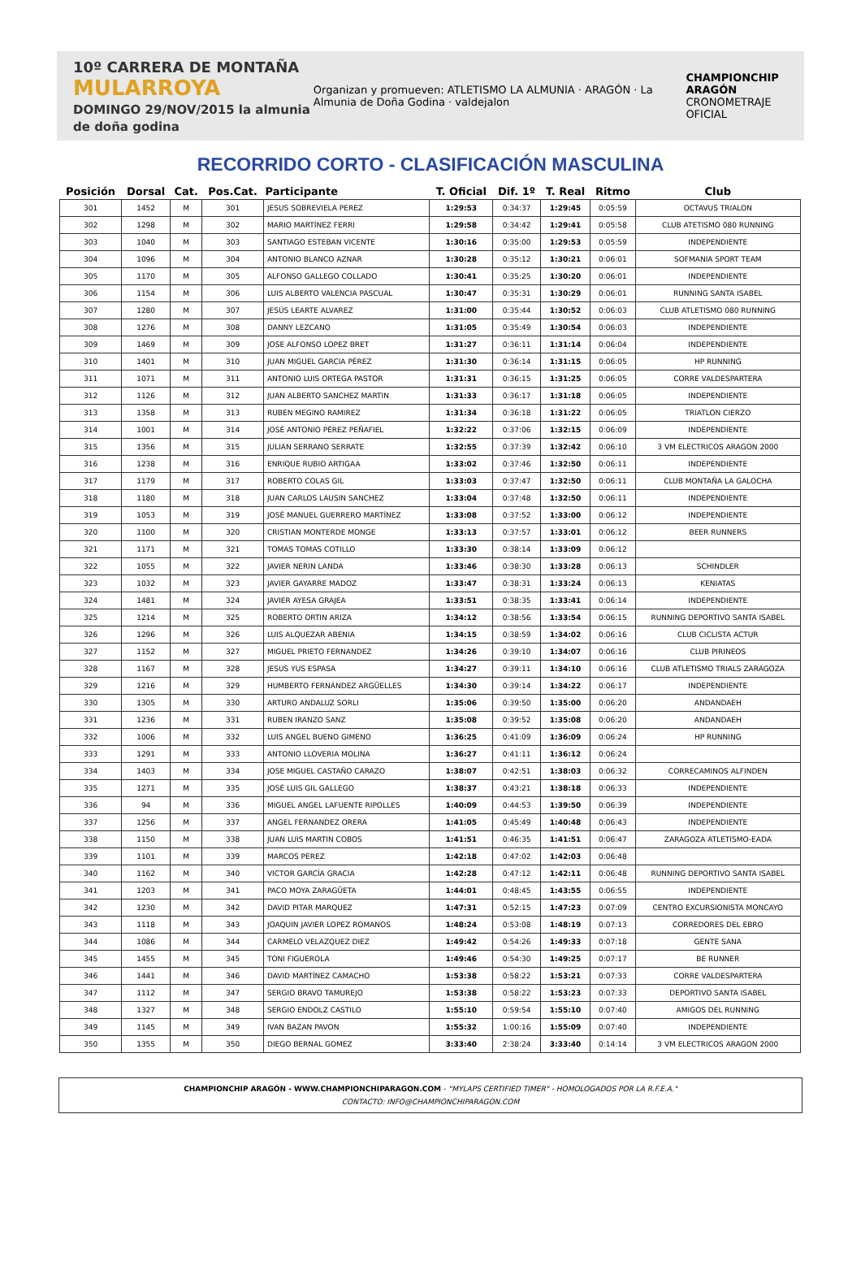10º CARRERA DE MONTAÑA
MULARROYA
DOMINGO 29/NOV/2015 la almunia de doña godina
Organizan y promueven: ATLETISMO LA ALMUNIA · ARAGÓN · La Almunia de Doña Godina · valdejalon
CHAMPIONCHIP ARAGÓN
CRONOMETRAJE OFICIAL
RECORRIDO CORTO - CLASIFICACIÓN MASCULINA
| Posición | Dorsal | Cat. | Pos.Cat. | Participante | T. Oficial | Dif. 1º | T. Real | Ritmo | Club |
| --- | --- | --- | --- | --- | --- | --- | --- | --- | --- |
| 301 | 1452 | M | 301 | JESUS SOBREVIELA PEREZ | 1:29:53 | 0:34:37 | 1:29:45 | 0:05:59 | OCTAVUS TRIALON |
| 302 | 1298 | M | 302 | MARIO MARTÍNEZ FERRI | 1:29:58 | 0:34:42 | 1:29:41 | 0:05:58 | CLUB ATETISMO 080 RUNNING |
| 303 | 1040 | M | 303 | SANTIAGO ESTEBAN VICENTE | 1:30:16 | 0:35:00 | 1:29:53 | 0:05:59 | INDEPENDIENTE |
| 304 | 1096 | M | 304 | ANTONIO BLANCO AZNAR | 1:30:28 | 0:35:12 | 1:30:21 | 0:06:01 | SOFMANIA SPORT TEAM |
| 305 | 1170 | M | 305 | ALFONSO GALLEGO COLLADO | 1:30:41 | 0:35:25 | 1:30:20 | 0:06:01 | INDEPENDIENTE |
| 306 | 1154 | M | 306 | LUIS ALBERTO VALENCIA PASCUAL | 1:30:47 | 0:35:31 | 1:30:29 | 0:06:01 | RUNNING SANTA ISABEL |
| 307 | 1280 | M | 307 | JESÚS LEARTE ALVAREZ | 1:31:00 | 0:35:44 | 1:30:52 | 0:06:03 | CLUB ATLETISMO 080 RUNNING |
| 308 | 1276 | M | 308 | DANNY LEZCANO | 1:31:05 | 0:35:49 | 1:30:54 | 0:06:03 | INDEPENDIENTE |
| 309 | 1469 | M | 309 | JOSE ALFONSO LOPEZ BRET | 1:31:27 | 0:36:11 | 1:31:14 | 0:06:04 | INDEPENDIENTE |
| 310 | 1401 | M | 310 | JUAN MIGUEL GARCIA PÉREZ | 1:31:30 | 0:36:14 | 1:31:15 | 0:06:05 | HP RUNNING |
| 311 | 1071 | M | 311 | ANTONIO LUIS ORTEGA PASTOR | 1:31:31 | 0:36:15 | 1:31:25 | 0:06:05 | CORRE VALDESPARTERA |
| 312 | 1126 | M | 312 | JUAN ALBERTO SANCHEZ MARTIN | 1:31:33 | 0:36:17 | 1:31:18 | 0:06:05 | INDEPENDIENTE |
| 313 | 1358 | M | 313 | RUBEN MEGINO RAMIREZ | 1:31:34 | 0:36:18 | 1:31:22 | 0:06:05 | TRIATLON CIERZO |
| 314 | 1001 | M | 314 | JOSÉ ANTONIO PÉREZ PEÑAFIEL | 1:32:22 | 0:37:06 | 1:32:15 | 0:06:09 | INDEPENDIENTE |
| 315 | 1356 | M | 315 | JULIAN SERRANO SERRATE | 1:32:55 | 0:37:39 | 1:32:42 | 0:06:10 | 3 VM ELECTRICOS ARAGON 2000 |
| 316 | 1238 | M | 316 | ENRIQUE RUBIO ARTIGAA | 1:33:02 | 0:37:46 | 1:32:50 | 0:06:11 | INDEPENDIENTE |
| 317 | 1179 | M | 317 | ROBERTO COLAS GIL | 1:33:03 | 0:37:47 | 1:32:50 | 0:06:11 | CLUB MONTAÑA LA GALOCHA |
| 318 | 1180 | M | 318 | JUAN CARLOS LAUSIN SANCHEZ | 1:33:04 | 0:37:48 | 1:32:50 | 0:06:11 | INDEPENDIENTE |
| 319 | 1053 | M | 319 | JOSÉ MANUEL GUERRERO MARTÍNEZ | 1:33:08 | 0:37:52 | 1:33:00 | 0:06:12 | INDEPENDIENTE |
| 320 | 1100 | M | 320 | CRISTIAN MONTERDE MONGE | 1:33:13 | 0:37:57 | 1:33:01 | 0:06:12 | BEER RUNNERS |
| 321 | 1171 | M | 321 | TOMAS TOMAS COTILLO | 1:33:30 | 0:38:14 | 1:33:09 | 0:06:12 | |
| 322 | 1055 | M | 322 | JAVIER NERIN LANDA | 1:33:46 | 0:38:30 | 1:33:28 | 0:06:13 | SCHINDLER |
| 323 | 1032 | M | 323 | JAVIER GAYARRE MADOZ | 1:33:47 | 0:38:31 | 1:33:24 | 0:06:13 | KENIATAS |
| 324 | 1481 | M | 324 | JAVIER AYESA GRAJEA | 1:33:51 | 0:38:35 | 1:33:41 | 0:06:14 | INDEPENDIENTE |
| 325 | 1214 | M | 325 | ROBERTO ORTIN ARIZA | 1:34:12 | 0:38:56 | 1:33:54 | 0:06:15 | RUNNING DEPORTIVO SANTA ISABEL |
| 326 | 1296 | M | 326 | LUIS ALQUEZAR ABENIA | 1:34:15 | 0:38:59 | 1:34:02 | 0:06:16 | CLUB CICLISTA ACTUR |
| 327 | 1152 | M | 327 | MIGUEL PRIETO FERNANDEZ | 1:34:26 | 0:39:10 | 1:34:07 | 0:06:16 | CLUB PIRINEOS |
| 328 | 1167 | M | 328 | JESUS YUS ESPASA | 1:34:27 | 0:39:11 | 1:34:10 | 0:06:16 | CLUB ATLETISMO TRIALS ZARAGOZA |
| 329 | 1216 | M | 329 | HUMBERTO FERNÁNDEZ ARGÜELLES | 1:34:30 | 0:39:14 | 1:34:22 | 0:06:17 | INDEPENDIENTE |
| 330 | 1305 | M | 330 | ARTURO ANDALUZ SORLI | 1:35:06 | 0:39:50 | 1:35:00 | 0:06:20 | ANDANDAEH |
| 331 | 1236 | M | 331 | RUBEN IRANZO SANZ | 1:35:08 | 0:39:52 | 1:35:08 | 0:06:20 | ANDANDAEH |
| 332 | 1006 | M | 332 | LUIS ANGEL BUENO GIMENO | 1:36:25 | 0:41:09 | 1:36:09 | 0:06:24 | HP RUNNING |
| 333 | 1291 | M | 333 | ANTONIO LLOVERIA MOLINA | 1:36:27 | 0:41:11 | 1:36:12 | 0:06:24 | |
| 334 | 1403 | M | 334 | JOSE MIGUEL CASTAÑO CARAZO | 1:38:07 | 0:42:51 | 1:38:03 | 0:06:32 | CORRECAMINOS ALFINDEN |
| 335 | 1271 | M | 335 | JOSÉ LUIS GIL GALLEGO | 1:38:37 | 0:43:21 | 1:38:18 | 0:06:33 | INDEPENDIENTE |
| 336 | 94 | M | 336 | MIGUEL ANGEL LAFUENTE RIPOLLES | 1:40:09 | 0:44:53 | 1:39:50 | 0:06:39 | INDEPENDIENTE |
| 337 | 1256 | M | 337 | ANGEL FERNANDEZ ORERA | 1:41:05 | 0:45:49 | 1:40:48 | 0:06:43 | INDEPENDIENTE |
| 338 | 1150 | M | 338 | JUAN LUIS MARTIN COBOS | 1:41:51 | 0:46:35 | 1:41:51 | 0:06:47 | ZARAGOZA ATLETISMO-EADA |
| 339 | 1101 | M | 339 | MARCOS PEREZ | 1:42:18 | 0:47:02 | 1:42:03 | 0:06:48 | |
| 340 | 1162 | M | 340 | VICTOR GARCÍA GRACIA | 1:42:28 | 0:47:12 | 1:42:11 | 0:06:48 | RUNNING DEPORTIVO SANTA ISABEL |
| 341 | 1203 | M | 341 | PACO MOYA ZARAGÜETA | 1:44:01 | 0:48:45 | 1:43:55 | 0:06:55 | INDEPENDIENTE |
| 342 | 1230 | M | 342 | DAVID PITAR MARQUEZ | 1:47:31 | 0:52:15 | 1:47:23 | 0:07:09 | CENTRO EXCURSIONISTA MONCAYO |
| 343 | 1118 | M | 343 | JOAQUIN JAVIER LOPEZ ROMANOS | 1:48:24 | 0:53:08 | 1:48:19 | 0:07:13 | CORREDORES DEL EBRO |
| 344 | 1086 | M | 344 | CARMELO VELAZQUEZ DIEZ | 1:49:42 | 0:54:26 | 1:49:33 | 0:07:18 | GENTE SANA |
| 345 | 1455 | M | 345 | TONI FIGUEROLA | 1:49:46 | 0:54:30 | 1:49:25 | 0:07:17 | BE RUNNER |
| 346 | 1441 | M | 346 | DAVID MARTÍNEZ CAMACHO | 1:53:38 | 0:58:22 | 1:53:21 | 0:07:33 | CORRE VALDESPARTERA |
| 347 | 1112 | M | 347 | SERGIO BRAVO TAMUREJO | 1:53:38 | 0:58:22 | 1:53:23 | 0:07:33 | DEPORTIVO SANTA ISABEL |
| 348 | 1327 | M | 348 | SERGIO ENDOLZ CASTILO | 1:55:10 | 0:59:54 | 1:55:10 | 0:07:40 | AMIGOS DEL RUNNING |
| 349 | 1145 | M | 349 | IVAN BAZAN PAVON | 1:55:32 | 1:00:16 | 1:55:09 | 0:07:40 | INDEPENDIENTE |
| 350 | 1355 | M | 350 | DIEGO BERNAL GOMEZ | 3:33:40 | 2:38:24 | 3:33:40 | 0:14:14 | 3 VM ELECTRICOS ARAGON 2000 |
CHAMPIONCHIP ARAGÓN - WWW.CHAMPIONCHIPARAGON.COM - "MYLAPS CERTIFIED TIMER" - HOMOLOGADOS POR LA R.F.E.A."
CONTACTO: INFO@CHAMPIONCHIPARAGON.COM